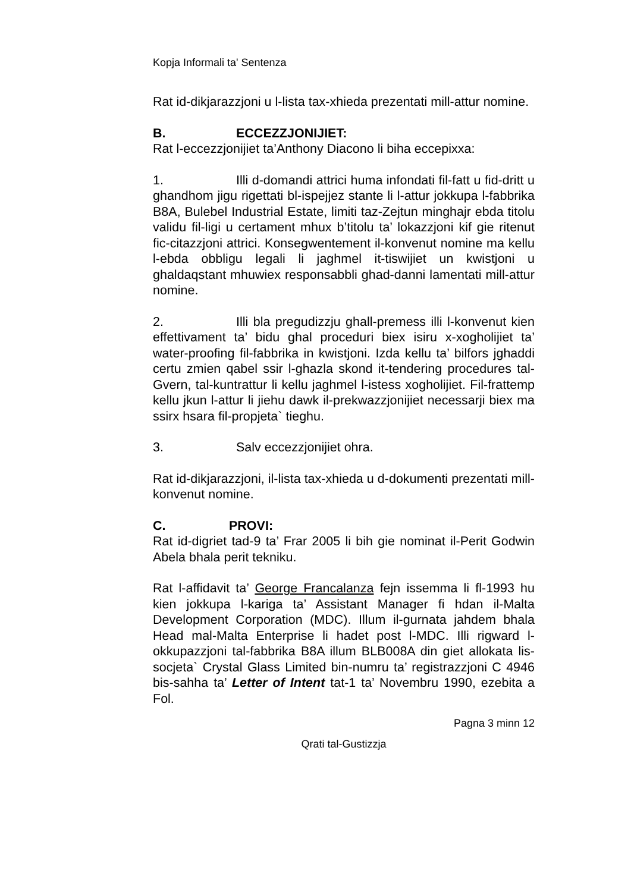Kopja Informali ta' Sentenza
Rat id-dikjarazzjoni u l-lista tax-xhieda prezentati mill-attur nomine.
B. ECCEZZJONIJIET:
Rat l-eccezzjonijiet ta’Anthony Diacono li biha eccepixxa:
1. Illi d-domandi attrici huma infondati fil-fatt u fid-dritt u ghandhom jigu rigettati bl-ispejjez stante li l-attur jokkupa l-fabbrika B8A, Bulebel Industrial Estate, limiti taz-Zejtun minghajr ebda titolu validu fil-ligi u certament mhux b’titolu ta’ lokazzjoni kif gie ritenut fic-citazzjoni attrici. Konsegwentement il-konvenut nomine ma kellu l-ebda obbligu legali li jaghmel it-tiswijiet un kwistjoni u ghaldaqstant mhuwiex responsabbli ghad-danni lamentati mill-attur nomine.
2. Illi bla pregudizzju ghall-premess illi l-konvenut kien effettivament ta’ bidu ghal proceduri biex isiru x-xogholijiet ta’ water-proofing fil-fabbrika in kwistjoni. Izda kellu ta’ bilfors jghaddi certu zmien qabel ssir l-ghazla skond it-tendering procedures tal-Gvern, tal-kuntrattur li kellu jaghmel l-istess xogholijiet. Fil-frattemp kellu jkun l-attur li jiehu dawk il-prekwazzjonijiet necessarji biex ma ssirx hsara fil-propjeta` tieghu.
3. Salv eccezzjonijiet ohra.
Rat id-dikjarazzjoni, il-lista tax-xhieda u d-dokumenti prezentati mill-konvenut nomine.
C. PROVI:
Rat id-digriet tad-9 ta’ Frar 2005 li bih gie nominat il-Perit Godwin Abela bhala perit tekniku.
Rat l-affidavit ta’ George Francalanza fejn issemma li fl-1993 hu kien jokkupa l-kariga ta’ Assistant Manager fi hdan il-Malta Development Corporation (MDC). Illum il-gurnata jahdem bhala Head mal-Malta Enterprise li hadet post l-MDC. Illi rigward l-okkupazzjoni tal-fabbrika B8A illum BLB008A din giet allokata lis-socjeta` Crystal Glass Limited bin-numru ta’ registrazzjoni C 4946 bis-sahha ta’ Letter of Intent tat-1 ta’ Novembru 1990, ezebita a Fol.
Pagna 3 minn 12
Qrati tal-Gustizzja